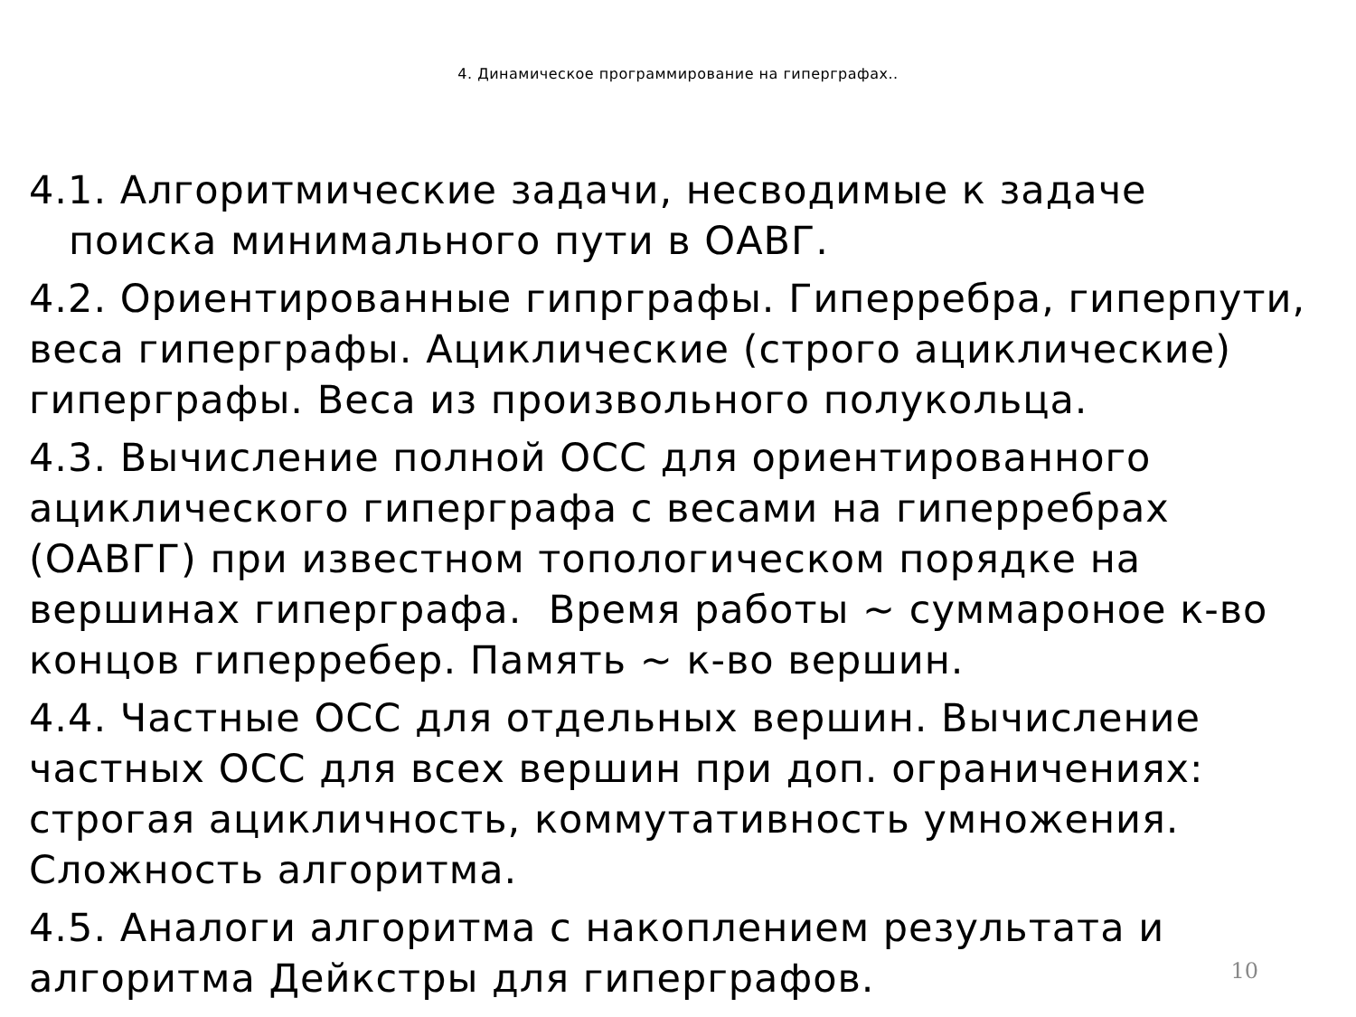4. Динамическое программирование на гиперграфах..
4.1. Алгоритмические задачи, несводимые к задаче
поиска минимального пути в ОАВГ.
4.2. Ориентированные гипрграфы. Гиперребра, гиперпути, веса гиперграфы. Ациклические (строго ациклические) гиперграфы. Веса из произвольного полукольца.
4.3. Вычисление полной ОСС для ориентированного ациклического гиперграфа с весами на гиперребрах (ОАВГГ) при известном топологическом порядке на вершинах гиперграфа. Время работы ~ суммароное к-во концов гиперребер. Память ~ к-во вершин.
4.4. Частные ОСС для отдельных вершин. Вычисление частных ОСС для всех вершин при доп. ограничениях: строгая ацикличность, коммутативность умножения. Сложность алгоритма.
4.5. Аналоги алгоритма с накоплением результата и алгоритма Дейкстры для гиперграфов.
10